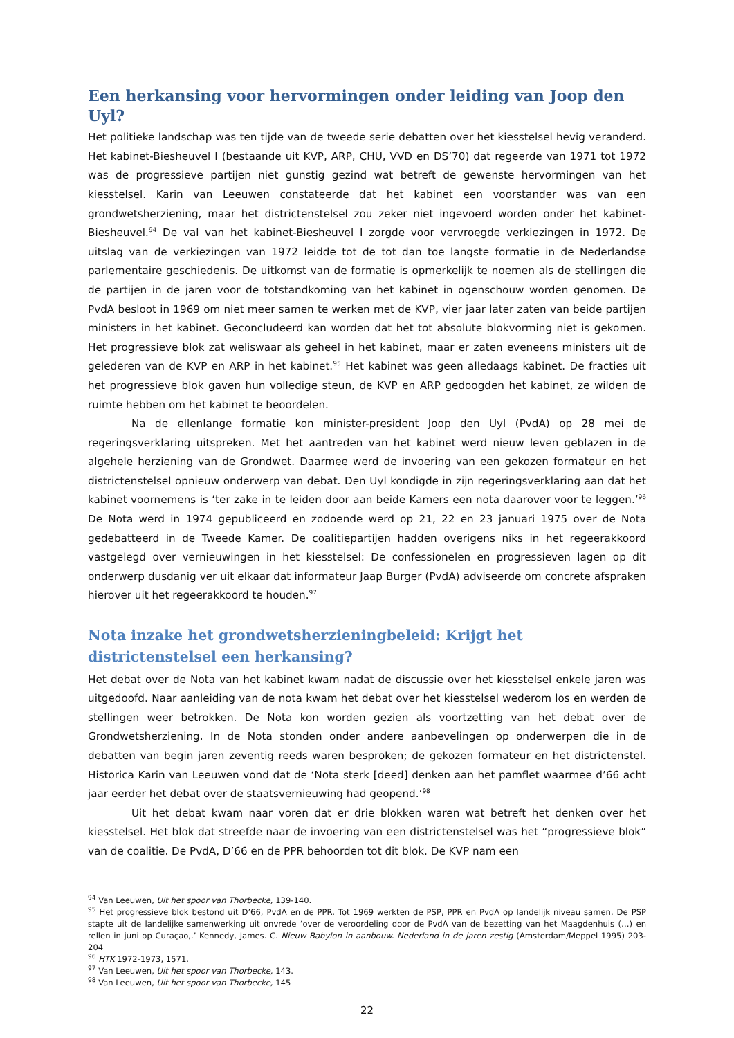Een herkansing voor hervormingen onder leiding van Joop den Uyl?
Het politieke landschap was ten tijde van de tweede serie debatten over het kiesstelsel hevig veranderd. Het kabinet-Biesheuvel I (bestaande uit KVP, ARP, CHU, VVD en DS’70) dat regeerde van 1971 tot 1972 was de progressieve partijen niet gunstig gezind wat betreft de gewenste hervormingen van het kiesstelsel. Karin van Leeuwen constateerde dat het kabinet een voorstander was van een grondwetsherziening, maar het districtenstelsel zou zeker niet ingevoerd worden onder het kabinet-Biesheuvel.<sup>94</sup> De val van het kabinet-Biesheuvel I zorgde voor vervroegde verkiezingen in 1972. De uitslag van de verkiezingen van 1972 leidde tot de tot dan toe langste formatie in de Nederlandse parlementaire geschiedenis. De uitkomst van de formatie is opmerkelijk te noemen als de stellingen die de partijen in de jaren voor de totstandkoming van het kabinet in ogenschouw worden genomen. De PvdA besloot in 1969 om niet meer samen te werken met de KVP, vier jaar later zaten van beide partijen ministers in het kabinet. Geconcludeerd kan worden dat het tot absolute blokvorming niet is gekomen. Het progressieve blok zat weliswaar als geheel in het kabinet, maar er zaten eveneens ministers uit de gelederen van de KVP en ARP in het kabinet.<sup>95</sup> Het kabinet was geen alledaags kabinet. De fracties uit het progressieve blok gaven hun volledige steun, de KVP en ARP gedoogden het kabinet, ze wilden de ruimte hebben om het kabinet te beoordelen.
Na de ellenlange formatie kon minister-president Joop den Uyl (PvdA) op 28 mei de regeringsverklaring uitspreken. Met het aantreden van het kabinet werd nieuw leven geblazen in de algehele herziening van de Grondwet. Daarmee werd de invoering van een gekozen formateur en het districtenstelsel opnieuw onderwerp van debat. Den Uyl kondigde in zijn regeringsverklaring aan dat het kabinet voornemens is ‘ter zake in te leiden door aan beide Kamers een nota daarover voor te leggen.’<sup>96</sup> De Nota werd in 1974 gepubliceerd en zodoende werd op 21, 22 en 23 januari 1975 over de Nota gedebatteerd in de Tweede Kamer. De coalitiepartijen hadden overigens niks in het regeerakkoord vastgelegd over vernieuwingen in het kiesstelsel: De confessionelen en progressieven lagen op dit onderwerp dusdanig ver uit elkaar dat informateur Jaap Burger (PvdA) adviseerde om concrete afspraken hierover uit het regeerakkoord te houden.<sup>97</sup>
Nota inzake het grondwetsherzieningbeleid: Krijgt het districtenstelsel een herkansing?
Het debat over de Nota van het kabinet kwam nadat de discussie over het kiesstelsel enkele jaren was uitgedoofd. Naar aanleiding van de nota kwam het debat over het kiesstelsel wederom los en werden de stellingen weer betrokken. De Nota kon worden gezien als voortzetting van het debat over de Grondwetsherziening. In de Nota stonden onder andere aanbevelingen op onderwerpen die in de debatten van begin jaren zeventig reeds waren besproken; de gekozen formateur en het districtenstel. Historica Karin van Leeuwen vond dat de ‘Nota sterk [deed] denken aan het pamflet waarmee d’66 acht jaar eerder het debat over de staatsvernieuwing had geopend.’<sup>98</sup>
Uit het debat kwam naar voren dat er drie blokken waren wat betreft het denken over het kiesstelsel. Het blok dat streefde naar de invoering van een districtenstelsel was het “progressieve blok” van de coalitie. De PvdA, D’66 en de PPR behoorden tot dit blok. De KVP nam een
<sup>94</sup> Van Leeuwen, Uit het spoor van Thorbecke, 139-140.
<sup>95</sup> Het progressieve blok bestond uit D’66, PvdA en de PPR. Tot 1969 werkten de PSP, PPR en PvdA op landelijk niveau samen. De PSP stapte uit de landelijke samenwerking uit onvrede ‘over de veroordeling door de PvdA van de bezetting van het Maagdenhuis (…) en rellen in juni op Curaçao,.’ Kennedy, James. C. Nieuw Babylon in aanbouw. Nederland in de jaren zestig (Amsterdam/Meppel 1995) 203-204
<sup>96</sup> HTK 1972-1973, 1571.
<sup>97</sup> Van Leeuwen, Uit het spoor van Thorbecke, 143.
<sup>98</sup> Van Leeuwen, Uit het spoor van Thorbecke, 145
22